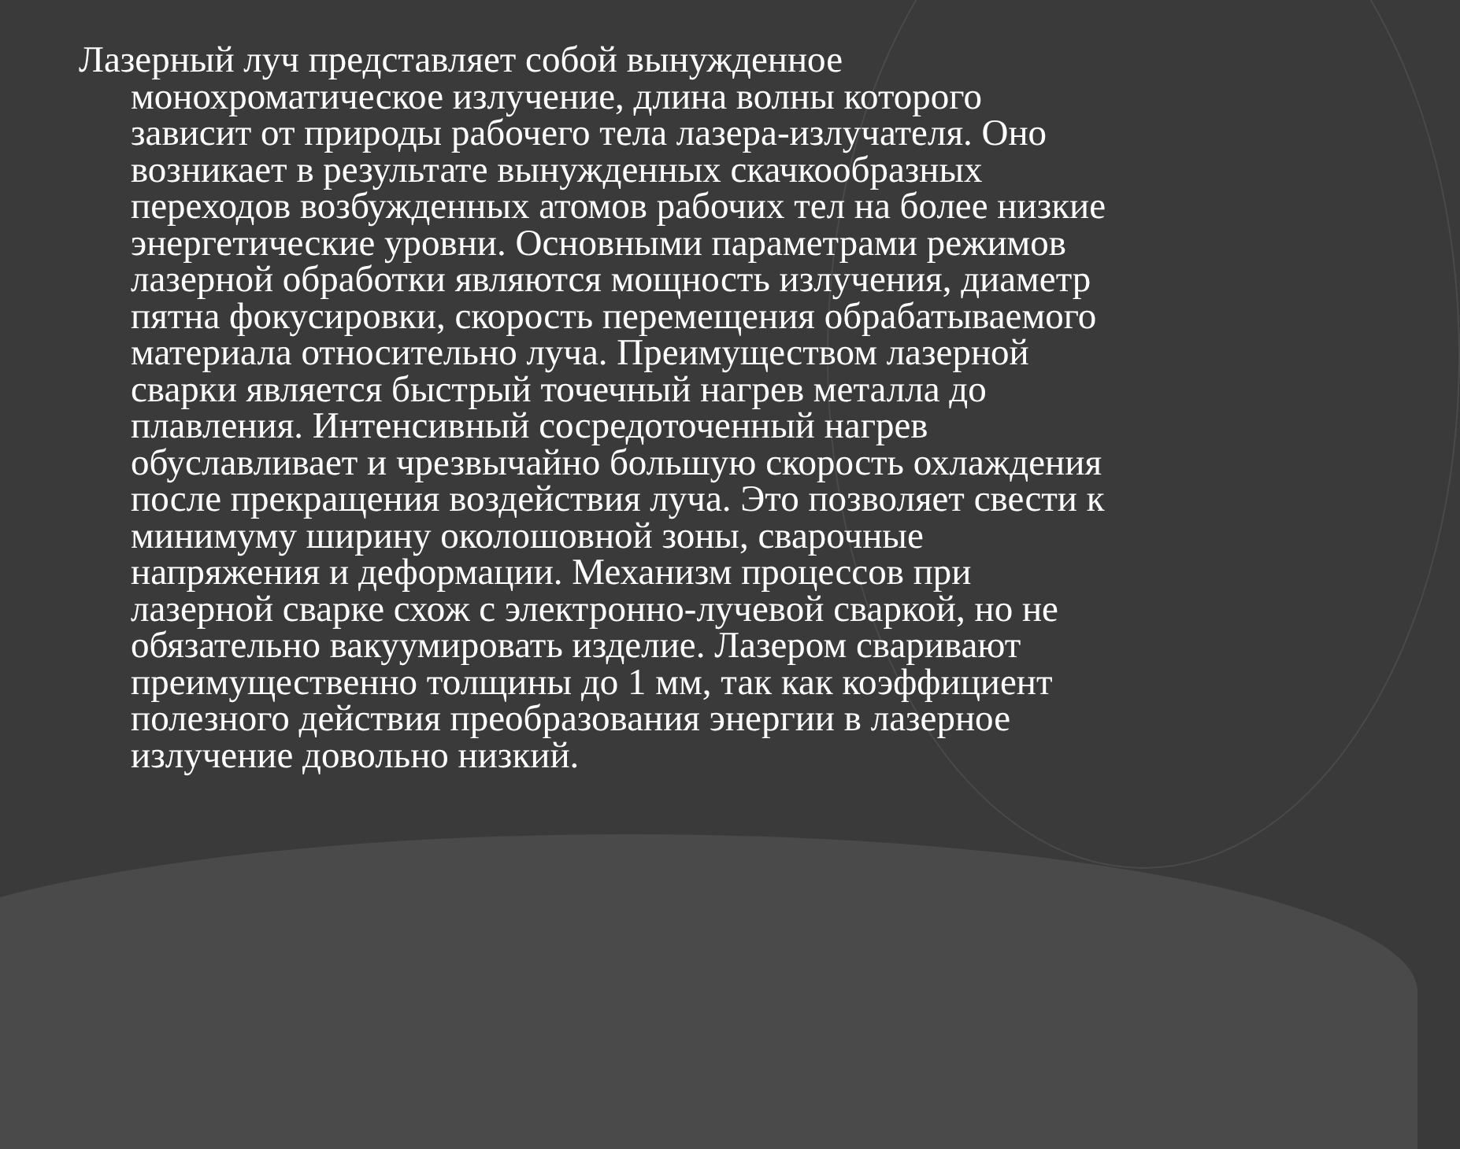Лазерный луч представляет собой вынужденное монохроматическое излучение, длина волны которого зависит от природы рабочего тела лазера-излучателя. Оно возникает в результате вынужденных скачкообразных переходов возбужденных атомов рабочих тел на более низкие энергетические уровни. Основными параметрами режимов лазерной обработки являются мощность излучения, диаметр пятна фокусировки, скорость перемещения обрабатываемого материала относительно луча. Преимуществом лазерной сварки является быстрый точечный нагрев металла до плавления. Интенсивный сосредоточенный нагрев обуславливает и чрезвычайно большую скорость охлаждения после прекращения воздействия луча. Это позволяет свести к минимуму ширину околошовной зоны, сварочные напряжения и деформации. Механизм процессов при лазерной сварке схож с электронно-лучевой сваркой, но не обязательно вакуумировать изделие. Лазером сваривают преимущественно толщины до 1 мм, так как коэффициент полезного действия преобразования энергии в лазерное излучение довольно низкий.